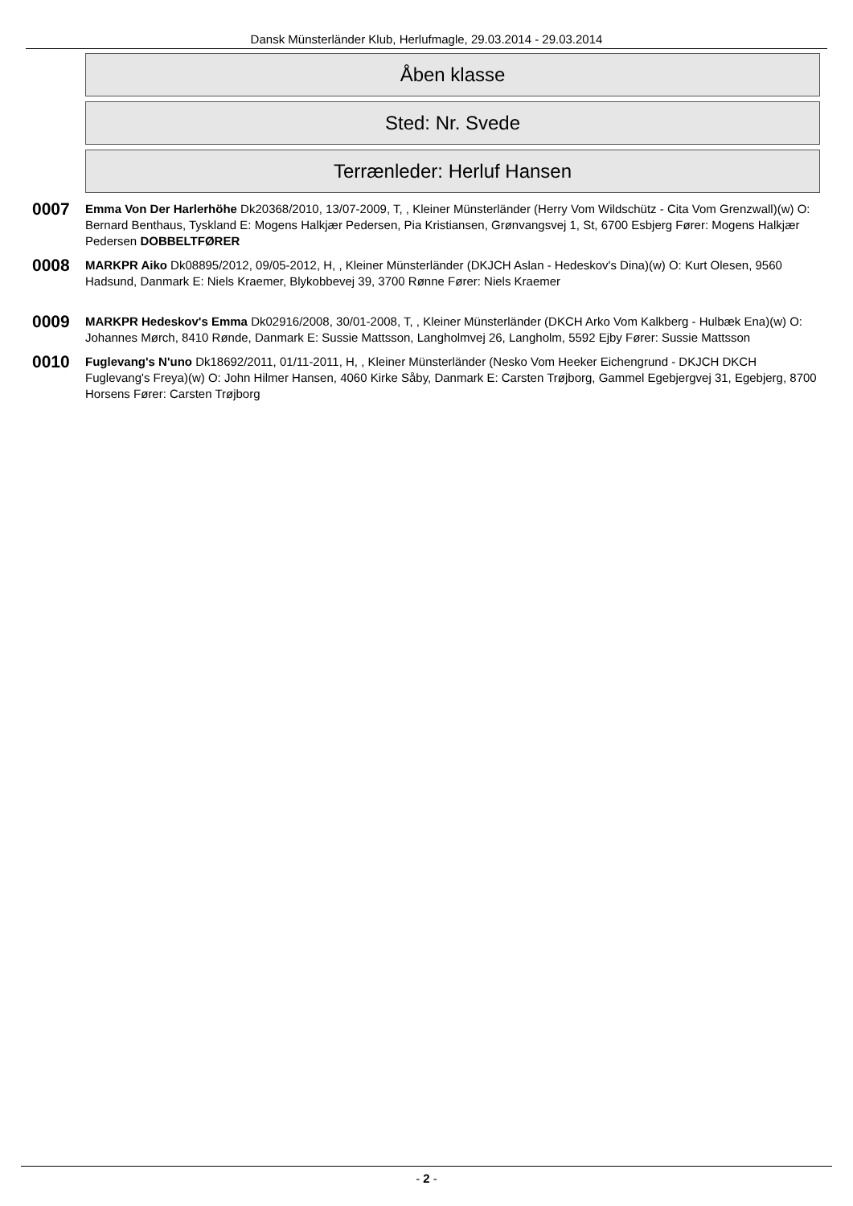Dansk Münsterländer Klub, Herlufmagle, 29.03.2014 - 29.03.2014
Åben klasse
Sted: Nr. Svede
Terrænleder: Herluf Hansen
0007
Emma Von Der Harlerhöhe Dk20368/2010, 13/07-2009, T, , Kleiner Münsterländer (Herry Vom Wildschütz - Cita Vom Grenzwall)(w) O: Bernard Benthaus, Tyskland E: Mogens Halkjær Pedersen, Pia Kristiansen, Grønvangsvej 1, St, 6700 Esbjerg Fører: Mogens Halkjær Pedersen DOBBELTFØRER
0008
MARKPR Aiko Dk08895/2012, 09/05-2012, H, , Kleiner Münsterländer (DKJCH Aslan - Hedeskov's Dina)(w) O: Kurt Olesen, 9560 Hadsund, Danmark E: Niels Kraemer, Blykobbevej 39, 3700 Rønne Fører: Niels Kraemer
0009
MARKPR Hedeskov's Emma Dk02916/2008, 30/01-2008, T, , Kleiner Münsterländer (DKCH Arko Vom Kalkberg - Hulbæk Ena)(w) O: Johannes Mørch, 8410 Rønde, Danmark E: Sussie Mattsson, Langholmvej 26, Langholm, 5592 Ejby Fører: Sussie Mattsson
0010
Fuglevang's N'uno Dk18692/2011, 01/11-2011, H, , Kleiner Münsterländer (Nesko Vom Heeker Eichengrund - DKJCH DKCH Fuglevang's Freya)(w) O: John Hilmer Hansen, 4060 Kirke Såby, Danmark E: Carsten Trøjborg, Gammel Egebjergvej 31, Egebjerg, 8700 Horsens Fører: Carsten Trøjborg
- 2 -